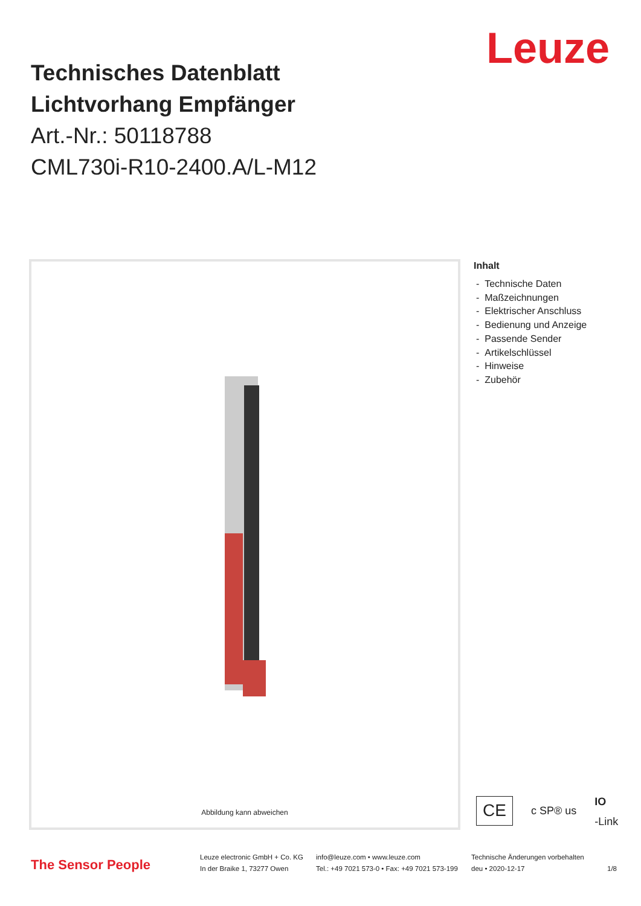Leuze
Technisches Datenblatt
Lichtvorhang Empfänger
Art.-Nr.: 50118788
CML730i-R10-2400.A/L-M12
Abbildung kann abweichen
Inhalt
- Technische Daten
- Maßzeichnungen
- Elektrischer Anschluss
- Bedienung und Anzeige
- Passende Sender
- Artikelschlüssel
- Hinweise
- Zubehör
CE c SP® us IO
-Link
The Sensor People
Leuze electronic GmbH + Co. KG
In der Braike 1, 73277 Owen
info@leuze.com • www.leuze.com
Tel.: +49 7021 573-0 • Fax: +49 7021 573-199
Technische Änderungen vorbehalten
deu • 2020-12-17 1/8